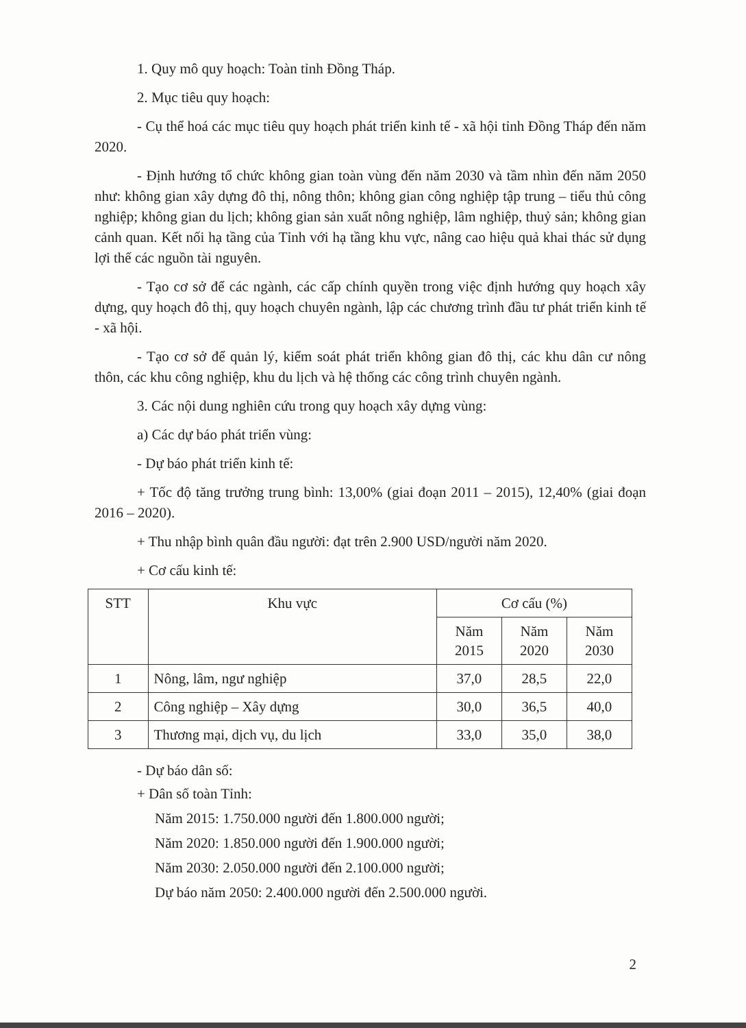1. Quy mô quy hoạch: Toàn tỉnh Đồng Tháp.
2. Mục tiêu quy hoạch:
- Cụ thể hoá các mục tiêu quy hoạch phát triển kinh tế - xã hội tỉnh Đồng Tháp đến năm 2020.
- Định hướng tổ chức không gian toàn vùng đến năm 2030 và tầm nhìn đến năm 2050 như: không gian xây dựng đô thị, nông thôn; không gian công nghiệp tập trung – tiểu thủ công nghiệp; không gian du lịch; không gian sản xuất nông nghiệp, lâm nghiệp, thuỷ sản; không gian cảnh quan. Kết nối hạ tầng của Tỉnh với hạ tầng khu vực, nâng cao hiệu quả khai thác sử dụng lợi thế các nguồn tài nguyên.
- Tạo cơ sở để các ngành, các cấp chính quyền trong việc định hướng quy hoạch xây dựng, quy hoạch đô thị, quy hoạch chuyên ngành, lập các chương trình đầu tư phát triển kinh tế - xã hội.
- Tạo cơ sở để quản lý, kiểm soát phát triển không gian đô thị, các khu dân cư nông thôn, các khu công nghiệp, khu du lịch và hệ thống các công trình chuyên ngành.
3. Các nội dung nghiên cứu trong quy hoạch xây dựng vùng:
a) Các dự báo phát triển vùng:
- Dự báo phát triển kinh tế:
+ Tốc độ tăng trưởng trung bình: 13,00% (giai đoạn 2011 – 2015), 12,40% (giai đoạn 2016 – 2020).
+ Thu nhập bình quân đầu người: đạt trên 2.900 USD/người năm 2020.
+ Cơ cấu kinh tế:
| STT | Khu vực | Cơ cấu (%) | | |
| --- | --- | --- | --- | --- |
| | | Năm 2015 | Năm 2020 | Năm 2030 |
| 1 | Nông, lâm, ngư nghiệp | 37,0 | 28,5 | 22,0 |
| 2 | Công nghiệp – Xây dựng | 30,0 | 36,5 | 40,0 |
| 3 | Thương mại, dịch vụ, du lịch | 33,0 | 35,0 | 38,0 |
- Dự báo dân số:
+ Dân số toàn Tỉnh:
Năm 2015: 1.750.000 người đến 1.800.000 người;
Năm 2020: 1.850.000 người đến 1.900.000 người;
Năm 2030: 2.050.000 người đến 2.100.000 người;
Dự báo năm 2050: 2.400.000 người đến 2.500.000 người.
2